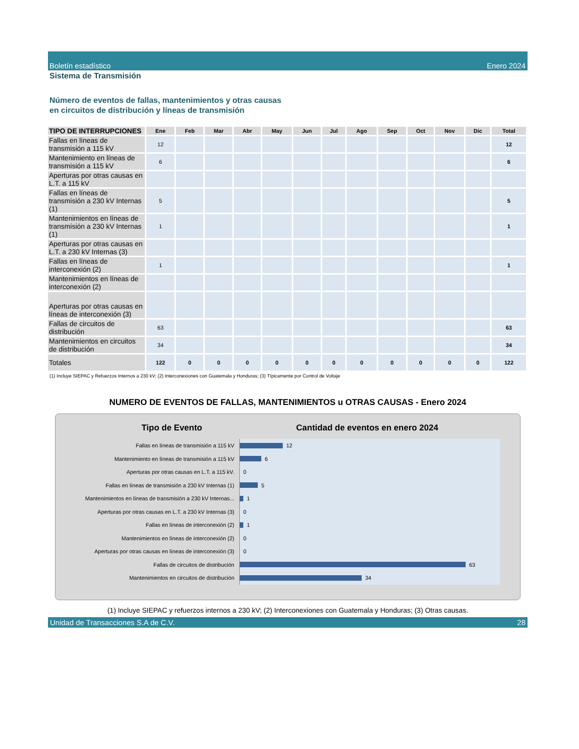Boletín estadístico Enero 2024
Sistema de Transmisión
Número de eventos de fallas, mantenimientos y otras causas
en circuitos de distribución y líneas de transmisión
| TIPO DE INTERRUPCIONES | Ene | Feb | Mar | Abr | May | Jun | Jul | Ago | Sep | Oct | Nov | Dic | Total |
| --- | --- | --- | --- | --- | --- | --- | --- | --- | --- | --- | --- | --- | --- |
| Fallas en líneas de transmisión a 115 kV | 12 | | | | | | | | | | | | 12 |
| Mantenimiento en líneas de transmisión a 115 kV | 6 | | | | | | | | | | | | 6 |
| Aperturas por otras causas en L.T. a 115 kV | | | | | | | | | | | | | |
| Fallas en líneas de transmisión a 230 kV Internas (1) | 5 | | | | | | | | | | | | 5 |
| Mantenimientos en líneas de transmisión a 230 kV Internas (1) | 1 | | | | | | | | | | | | 1 |
| Aperturas por otras causas en L.T. a 230 kV Internas (3) | | | | | | | | | | | | | |
| Fallas en líneas de interconexión (2) | 1 | | | | | | | | | | | | 1 |
| Mantenimientos en líneas de interconexión (2) | | | | | | | | | | | | | |
| Aperturas por otras causas en líneas de interconexión (3) | | | | | | | | | | | | | |
| Fallas de circuitos de distribución | 63 | | | | | | | | | | | | 63 |
| Mantenimientos en circuitos de distribución | 34 | | | | | | | | | | | | 34 |
| Totales | 122 | 0 | 0 | 0 | 0 | 0 | 0 | 0 | 0 | 0 | 0 | 0 | 122 |
(1) Incluye SIEPAC y Refuerzos Internos a 230 kV; (2) Interconexiones con Guatemala y Honduras; (3) Típicamente por Control de Voltaje
NUMERO DE EVENTOS DE FALLAS, MANTENIMIENTOS u OTRAS CAUSAS - Enero 2024
Tipo de Evento Cantidad de eventos en enero 2024
Fallas en líneas de transmisión a 115 kV
12
Mantenimiento en líneas de transmisión a 115 kV
6
Aperturas por otras causas en L.T. a 115 kV.
0
Fallas en líneas de transmisión a 230 kV Internas (1)
5
Mantenimientos en líneas de transmisión a 230 kV Internas...
1
Aperturas por otras causas en L.T. a 230 kV Internas (3)
0
Fallas en líneas de interconexión (2)
1
Mantenimientos en líneas de interconexión (2)
0
Aperturas por otras causas en líneas de interconexión (3)
0
Fallas de circuitos de distribución
63
Mantenimientos en circuitos de distribución
34
(1) Incluye SIEPAC y refuerzos internos a 230 kV; (2) Interconexiones con Guatemala y Honduras; (3) Otras causas.
Unidad de Transacciones S.A de C.V. 28